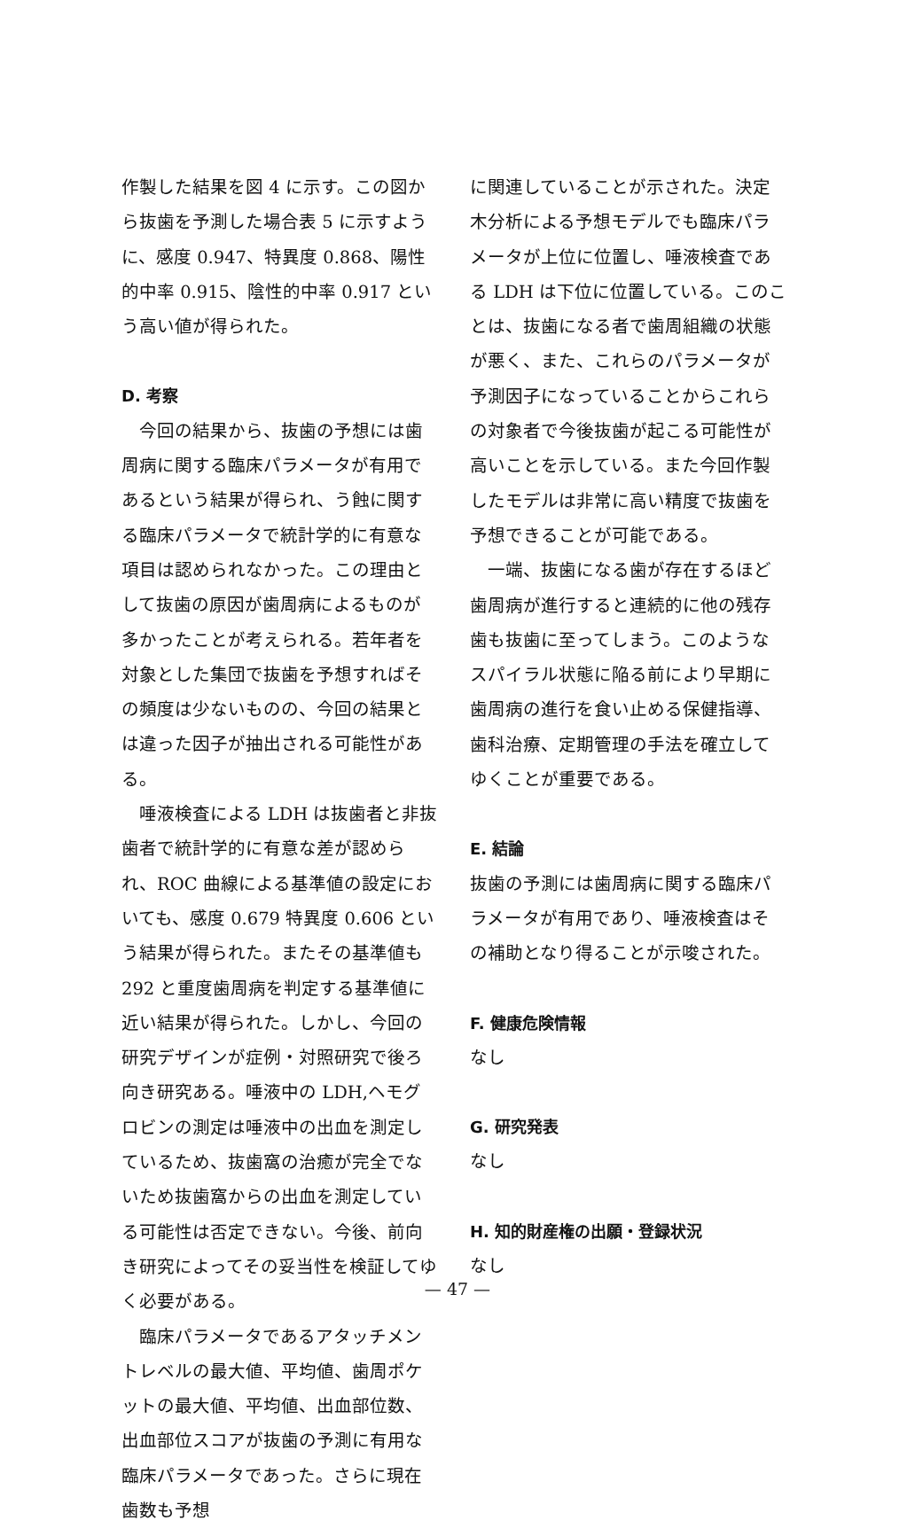作製した結果を図 4 に示す。この図から抜歯を予測した場合表 5 に示すように、感度 0.947、特異度 0.868、陽性的中率 0.915、陰性的中率 0.917 という高い値が得られた。
D. 考察
今回の結果から、抜歯の予想には歯周病に関する臨床パラメータが有用であるという結果が得られ、う蝕に関する臨床パラメータで統計学的に有意な項目は認められなかった。この理由として抜歯の原因が歯周病によるものが多かったことが考えられる。若年者を対象とした集団で抜歯を予想すればその頻度は少ないものの、今回の結果とは違った因子が抽出される可能性がある。
唾液検査による LDH は抜歯者と非抜歯者で統計学的に有意な差が認められ、ROC 曲線による基準値の設定においても、感度 0.679 特異度 0.606 という結果が得られた。またその基準値も 292 と重度歯周病を判定する基準値に近い結果が得られた。しかし、今回の研究デザインが症例・対照研究で後ろ向き研究ある。唾液中の LDH,ヘモグロビンの測定は唾液中の出血を測定しているため、抜歯窩の治癒が完全でないため抜歯窩からの出血を測定している可能性は否定できない。今後、前向き研究によってその妥当性を検証してゆく必要がある。
臨床パラメータであるアタッチメントレベルの最大値、平均値、歯周ポケットの最大値、平均値、出血部位数、出血部位スコアが抜歯の予測に有用な臨床パラメータであった。さらに現在歯数も予想
に関連していることが示された。決定木分析による予想モデルでも臨床パラメータが上位に位置し、唾液検査である LDH は下位に位置している。このことは、抜歯になる者で歯周組織の状態が悪く、また、これらのパラメータが予測因子になっていることからこれらの対象者で今後抜歯が起こる可能性が高いことを示している。また今回作製したモデルは非常に高い精度で抜歯を予想できることが可能である。
一端、抜歯になる歯が存在するほど歯周病が進行すると連続的に他の残存歯も抜歯に至ってしまう。このようなスパイラル状態に陥る前により早期に歯周病の進行を食い止める保健指導、歯科治療、定期管理の手法を確立してゆくことが重要である。
E. 結論
抜歯の予測には歯周病に関する臨床パラメータが有用であり、唾液検査はその補助となり得ることが示唆された。
F. 健康危険情報
なし
G. 研究発表
なし
H. 知的財産権の出願・登録状況
なし
— 47 —